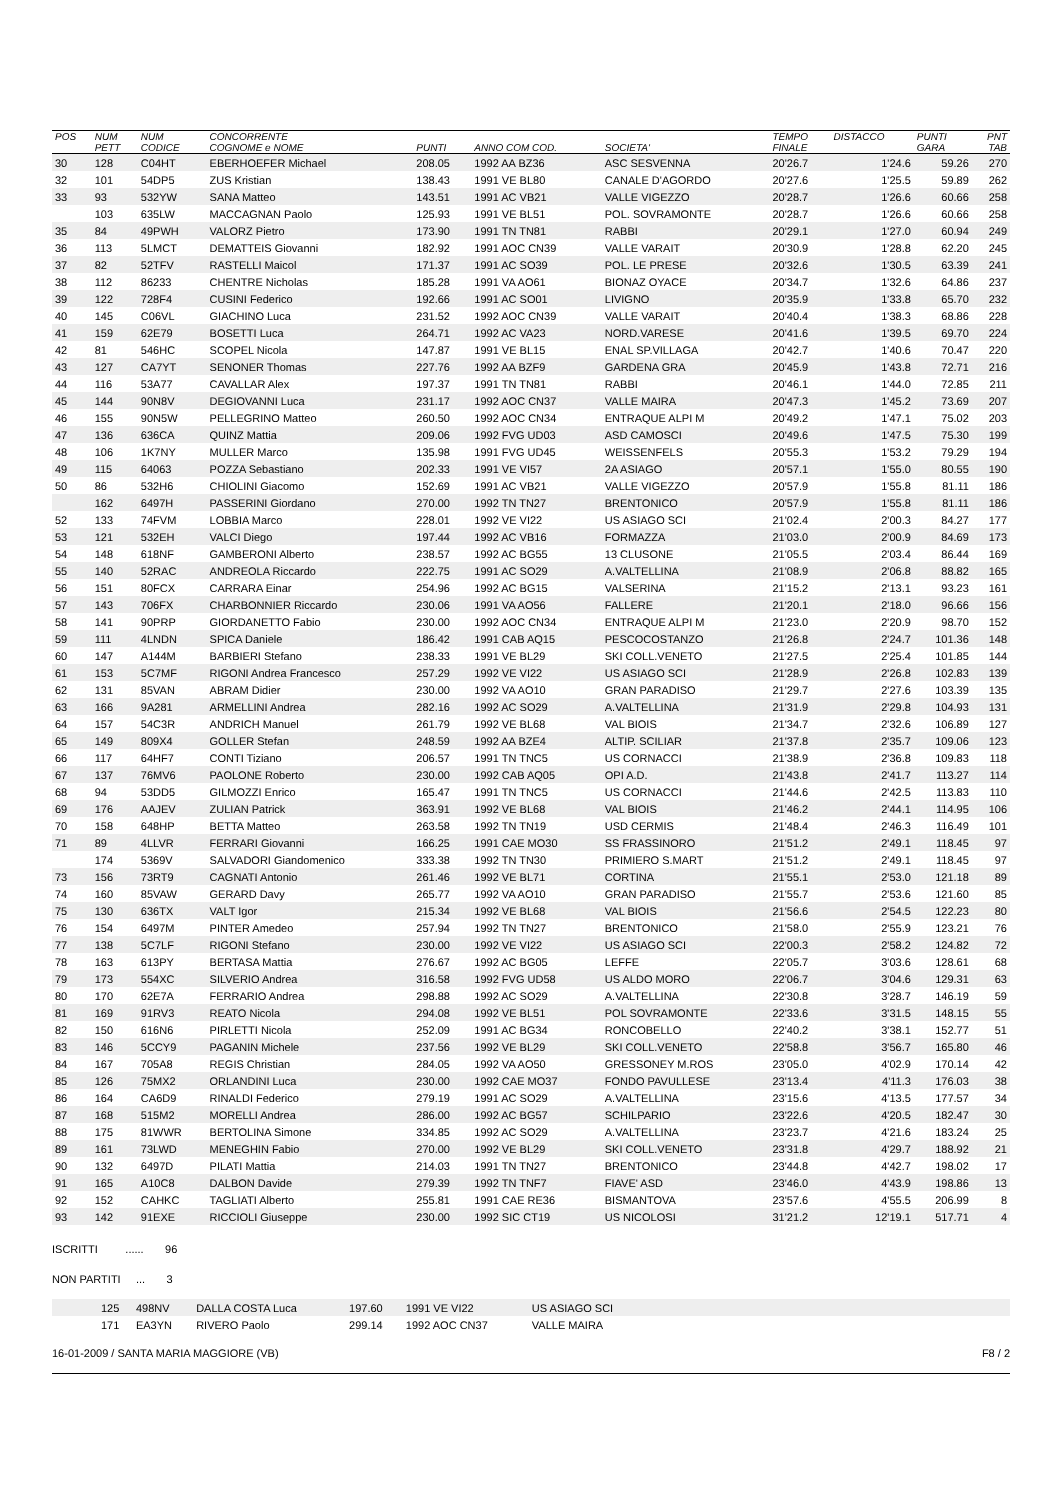| POS | NUM PETT | NUM CODICE | CONCORRENTE COGNOME e NOME | PUNTI | ANNO COM COD. | SOCIETA' | TEMPO FINALE | DISTACCO | PUNTI GARA | PNT TAB |
| --- | --- | --- | --- | --- | --- | --- | --- | --- | --- | --- |
| 30 | 128 | C04HT | EBERHOEFER Michael | 208.05 | 1992 AA BZ36 | ASC SESVENNA | 20'26.7 | 1'24.6 | 59.26 | 270 |
| 32 | 101 | 54DP5 | ZUS Kristian | 138.43 | 1991 VE BL80 | CANALE D'AGORDO | 20'27.6 | 1'25.5 | 59.89 | 262 |
| 33 | 93 | 532YW | SANA Matteo | 143.51 | 1991 AC VB21 | VALLE VIGEZZO | 20'28.7 | 1'26.6 | 60.66 | 258 |
| | 103 | 635LW | MACCAGNAN Paolo | 125.93 | 1991 VE BL51 | POL. SOVRAMONTE | 20'28.7 | 1'26.6 | 60.66 | 258 |
| 35 | 84 | 49PWH | VALORZ Pietro | 173.90 | 1991 TN TN81 | RABBI | 20'29.1 | 1'27.0 | 60.94 | 249 |
| 36 | 113 | 5LMCT | DEMATTEIS Giovanni | 182.92 | 1991 AOC CN39 | VALLE VARAIT | 20'30.9 | 1'28.8 | 62.20 | 245 |
| 37 | 82 | 52TFV | RASTELLI Maicol | 171.37 | 1991 AC SO39 | POL. LE PRESE | 20'32.6 | 1'30.5 | 63.39 | 241 |
| 38 | 112 | 86233 | CHENTRE Nicholas | 185.28 | 1991 VA AO61 | BIONAZ OYACE | 20'34.7 | 1'32.6 | 64.86 | 237 |
| 39 | 122 | 728F4 | CUSINI Federico | 192.66 | 1991 AC SO01 | LIVIGNO | 20'35.9 | 1'33.8 | 65.70 | 232 |
| 40 | 145 | C06VL | GIACHINO Luca | 231.52 | 1992 AOC CN39 | VALLE VARAIT | 20'40.4 | 1'38.3 | 68.86 | 228 |
| 41 | 159 | 62E79 | BOSETTI Luca | 264.71 | 1992 AC VA23 | NORD.VARESE | 20'41.6 | 1'39.5 | 69.70 | 224 |
| 42 | 81 | 546HC | SCOPEL Nicola | 147.87 | 1991 VE BL15 | ENAL SP.VILLAGA | 20'42.7 | 1'40.6 | 70.47 | 220 |
| 43 | 127 | CA7YT | SENONER Thomas | 227.76 | 1992 AA BZF9 | GARDENA GRA | 20'45.9 | 1'43.8 | 72.71 | 216 |
| 44 | 116 | 53A77 | CAVALLAR Alex | 197.37 | 1991 TN TN81 | RABBI | 20'46.1 | 1'44.0 | 72.85 | 211 |
| 45 | 144 | 90N8V | DEGIOVANNI Luca | 231.17 | 1992 AOC CN37 | VALLE MAIRA | 20'47.3 | 1'45.2 | 73.69 | 207 |
| 46 | 155 | 90N5W | PELLEGRINO Matteo | 260.50 | 1992 AOC CN34 | ENTRAQUE ALPI M | 20'49.2 | 1'47.1 | 75.02 | 203 |
| 47 | 136 | 636CA | QUINZ Mattia | 209.06 | 1992 FVG UD03 | ASD CAMOSCI | 20'49.6 | 1'47.5 | 75.30 | 199 |
| 48 | 106 | 1K7NY | MULLER Marco | 135.98 | 1991 FVG UD45 | WEISSENFELS | 20'55.3 | 1'53.2 | 79.29 | 194 |
| 49 | 115 | 64063 | POZZA Sebastiano | 202.33 | 1991 VE VI57 | 2A ASIAGO | 20'57.1 | 1'55.0 | 80.55 | 190 |
| 50 | 86 | 532H6 | CHIOLINI Giacomo | 152.69 | 1991 AC VB21 | VALLE VIGEZZO | 20'57.9 | 1'55.8 | 81.11 | 186 |
| | 162 | 6497H | PASSERINI Giordano | 270.00 | 1992 TN TN27 | BRENTONICO | 20'57.9 | 1'55.8 | 81.11 | 186 |
| 52 | 133 | 74FVM | LOBBIA Marco | 228.01 | 1992 VE VI22 | US ASIAGO SCI | 21'02.4 | 2'00.3 | 84.27 | 177 |
| 53 | 121 | 532EH | VALCI Diego | 197.44 | 1992 AC VB16 | FORMAZZA | 21'03.0 | 2'00.9 | 84.69 | 173 |
| 54 | 148 | 618NF | GAMBERONI Alberto | 238.57 | 1992 AC BG55 | 13 CLUSONE | 21'05.5 | 2'03.4 | 86.44 | 169 |
| 55 | 140 | 52RAC | ANDREOLA Riccardo | 222.75 | 1991 AC SO29 | A.VALTELLINA | 21'08.9 | 2'06.8 | 88.82 | 165 |
| 56 | 151 | 80FCX | CARRARA Einar | 254.96 | 1992 AC BG15 | VALSERINA | 21'15.2 | 2'13.1 | 93.23 | 161 |
| 57 | 143 | 706FX | CHARBONNIER Riccardo | 230.06 | 1991 VA AO56 | FALLERE | 21'20.1 | 2'18.0 | 96.66 | 156 |
| 58 | 141 | 90PRP | GIORDANETTO Fabio | 230.00 | 1992 AOC CN34 | ENTRAQUE ALPI M | 21'23.0 | 2'20.9 | 98.70 | 152 |
| 59 | 111 | 4LNDN | SPICA Daniele | 186.42 | 1991 CAB AQ15 | PESCOCOSTANZO | 21'26.8 | 2'24.7 | 101.36 | 148 |
| 60 | 147 | A144M | BARBIERI Stefano | 238.33 | 1991 VE BL29 | SKI COLL.VENETO | 21'27.5 | 2'25.4 | 101.85 | 144 |
| 61 | 153 | 5C7MF | RIGONI Andrea Francesco | 257.29 | 1992 VE VI22 | US ASIAGO SCI | 21'28.9 | 2'26.8 | 102.83 | 139 |
| 62 | 131 | 85VAN | ABRAM Didier | 230.00 | 1992 VA AO10 | GRAN PARADISO | 21'29.7 | 2'27.6 | 103.39 | 135 |
| 63 | 166 | 9A281 | ARMELLINI Andrea | 282.16 | 1992 AC SO29 | A.VALTELLINA | 21'31.9 | 2'29.8 | 104.93 | 131 |
| 64 | 157 | 54C3R | ANDRICH Manuel | 261.79 | 1992 VE BL68 | VAL BIOIS | 21'34.7 | 2'32.6 | 106.89 | 127 |
| 65 | 149 | 809X4 | GOLLER Stefan | 248.59 | 1992 AA BZE4 | ALTIP. SCILIAR | 21'37.8 | 2'35.7 | 109.06 | 123 |
| 66 | 117 | 64HF7 | CONTI Tiziano | 206.57 | 1991 TN TNC5 | US CORNACCI | 21'38.9 | 2'36.8 | 109.83 | 118 |
| 67 | 137 | 76MV6 | PAOLONE Roberto | 230.00 | 1992 CAB AQ05 | OPI A.D. | 21'43.8 | 2'41.7 | 113.27 | 114 |
| 68 | 94 | 53DD5 | GILMOZZI Enrico | 165.47 | 1991 TN TNC5 | US CORNACCI | 21'44.6 | 2'42.5 | 113.83 | 110 |
| 69 | 176 | AAJEV | ZULIAN Patrick | 363.91 | 1992 VE BL68 | VAL BIOIS | 21'46.2 | 2'44.1 | 114.95 | 106 |
| 70 | 158 | 648HP | BETTA Matteo | 263.58 | 1992 TN TN19 | USD CERMIS | 21'48.4 | 2'46.3 | 116.49 | 101 |
| 71 | 89 | 4LLVR | FERRARI Giovanni | 166.25 | 1991 CAE MO30 | SS FRASSINORO | 21'51.2 | 2'49.1 | 118.45 | 97 |
| | 174 | 5369V | SALVADORI Giandomenico | 333.38 | 1992 TN TN30 | PRIMIERO S.MART | 21'51.2 | 2'49.1 | 118.45 | 97 |
| 73 | 156 | 73RT9 | CAGNATI Antonio | 261.46 | 1992 VE BL71 | CORTINA | 21'55.1 | 2'53.0 | 121.18 | 89 |
| 74 | 160 | 85VAW | GERARD Davy | 265.77 | 1992 VA AO10 | GRAN PARADISO | 21'55.7 | 2'53.6 | 121.60 | 85 |
| 75 | 130 | 636TX | VALT Igor | 215.34 | 1992 VE BL68 | VAL BIOIS | 21'56.6 | 2'54.5 | 122.23 | 80 |
| 76 | 154 | 6497M | PINTER Amedeo | 257.94 | 1992 TN TN27 | BRENTONICO | 21'58.0 | 2'55.9 | 123.21 | 76 |
| 77 | 138 | 5C7LF | RIGONI Stefano | 230.00 | 1992 VE VI22 | US ASIAGO SCI | 22'00.3 | 2'58.2 | 124.82 | 72 |
| 78 | 163 | 613PY | BERTASA Mattia | 276.67 | 1992 AC BG05 | LEFFE | 22'05.7 | 3'03.6 | 128.61 | 68 |
| 79 | 173 | 554XC | SILVERIO Andrea | 316.58 | 1992 FVG UD58 | US ALDO MORO | 22'06.7 | 3'04.6 | 129.31 | 63 |
| 80 | 170 | 62E7A | FERRARIO Andrea | 298.88 | 1992 AC SO29 | A.VALTELLINA | 22'30.8 | 3'28.7 | 146.19 | 59 |
| 81 | 169 | 91RV3 | REATO Nicola | 294.08 | 1992 VE BL51 | POL SOVRAMONTE | 22'33.6 | 3'31.5 | 148.15 | 55 |
| 82 | 150 | 616N6 | PIRLETTI Nicola | 252.09 | 1991 AC BG34 | RONCOBELLO | 22'40.2 | 3'38.1 | 152.77 | 51 |
| 83 | 146 | 5CCY9 | PAGANIN Michele | 237.56 | 1992 VE BL29 | SKI COLL.VENETO | 22'58.8 | 3'56.7 | 165.80 | 46 |
| 84 | 167 | 705A8 | REGIS Christian | 284.05 | 1992 VA AO50 | GRESSONEY M.ROS | 23'05.0 | 4'02.9 | 170.14 | 42 |
| 85 | 126 | 75MX2 | ORLANDINI Luca | 230.00 | 1992 CAE MO37 | FONDO PAVULLESE | 23'13.4 | 4'11.3 | 176.03 | 38 |
| 86 | 164 | CA6D9 | RINALDI Federico | 279.19 | 1991 AC SO29 | A.VALTELLINA | 23'15.6 | 4'13.5 | 177.57 | 34 |
| 87 | 168 | 515M2 | MORELLI Andrea | 286.00 | 1992 AC BG57 | SCHILPARIO | 23'22.6 | 4'20.5 | 182.47 | 30 |
| 88 | 175 | 81WWR | BERTOLINA Simone | 334.85 | 1992 AC SO29 | A.VALTELLINA | 23'23.7 | 4'21.6 | 183.24 | 25 |
| 89 | 161 | 73LWD | MENEGHIN Fabio | 270.00 | 1992 VE BL29 | SKI COLL.VENETO | 23'31.8 | 4'29.7 | 188.92 | 21 |
| 90 | 132 | 6497D | PILATI Mattia | 214.03 | 1991 TN TN27 | BRENTONICO | 23'44.8 | 4'42.7 | 198.02 | 17 |
| 91 | 165 | A10C8 | DALBON Davide | 279.39 | 1992 TN TNF7 | FIAVE' ASD | 23'46.0 | 4'43.9 | 198.86 | 13 |
| 92 | 152 | CAHKC | TAGLIATI Alberto | 255.81 | 1991 CAE RE36 | BISMANTOVA | 23'57.6 | 4'55.5 | 206.99 | 8 |
| 93 | 142 | 91EXE | RICCIOLI Giuseppe | 230.00 | 1992 SIC CT19 | US NICOLOSI | 31'21.2 | 12'19.1 | 517.71 | 4 |
ISCRITTI ...... 96
NON PARTITI ... 3
| | 125 | 498NV | DALLA COSTA Luca | 197.60 | 1991 VE VI22 | US ASIAGO SCI | |
| | 171 | EA3YN | RIVERO Paolo | 299.14 | 1992 AOC CN37 | VALLE MAIRA | |
16-01-2009 / SANTA MARIA MAGGIORE (VB) F8 / 2